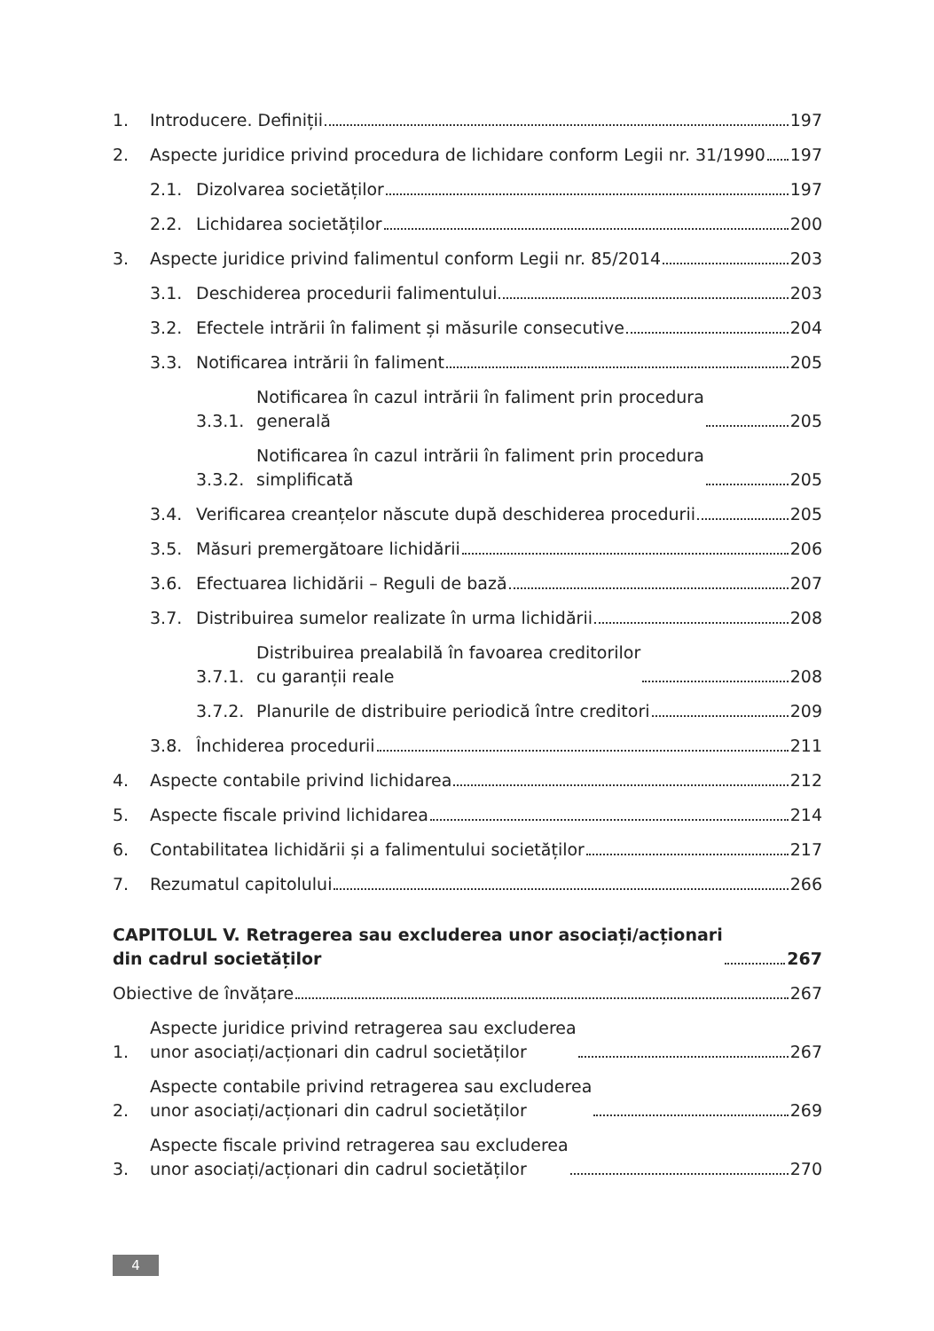1. Introducere. Definiții 197
2. Aspecte juridice privind procedura de lichidare conform Legii nr. 31/1990 197
2.1. Dizolvarea societăților 197
2.2. Lichidarea societăților 200
3. Aspecte juridice privind falimentul conform Legii nr. 85/2014 203
3.1. Deschiderea procedurii falimentului 203
3.2. Efectele intrării în faliment și măsurile consecutive 204
3.3. Notificarea intrării în faliment 205
3.3.1. Notificarea în cazul intrării în faliment prin procedura
generală 205
3.3.2. Notificarea în cazul intrării în faliment prin procedura
simplificată 205
3.4. Verificarea creanțelor născute după deschiderea procedurii 205
3.5. Măsuri premergătoare lichidării 206
3.6. Efectuarea lichidării – Reguli de bază 207
3.7. Distribuirea sumelor realizate în urma lichidării 208
3.7.1. Distribuirea prealabilă în favoarea creditorilor
cu garanții reale 208
3.7.2. Planurile de distribuire periodică între creditori 209
3.8. Închiderea procedurii 211
4. Aspecte contabile privind lichidarea 212
5. Aspecte fiscale privind lichidarea 214
6. Contabilitatea lichidării și a falimentului societăților 217
7. Rezumatul capitolului 266
CAPITOLUL V. Retragerea sau excluderea unor asociați/acționari
din cadrul societăților 267
Obiective de învățare 267
1. Aspecte juridice privind retragerea sau excluderea
unor asociați/acționari din cadrul societăților 267
2. Aspecte contabile privind retragerea sau excluderea
unor asociați/acționari din cadrul societăților 269
3. Aspecte fiscale privind retragerea sau excluderea
unor asociați/acționari din cadrul societăților 270
4